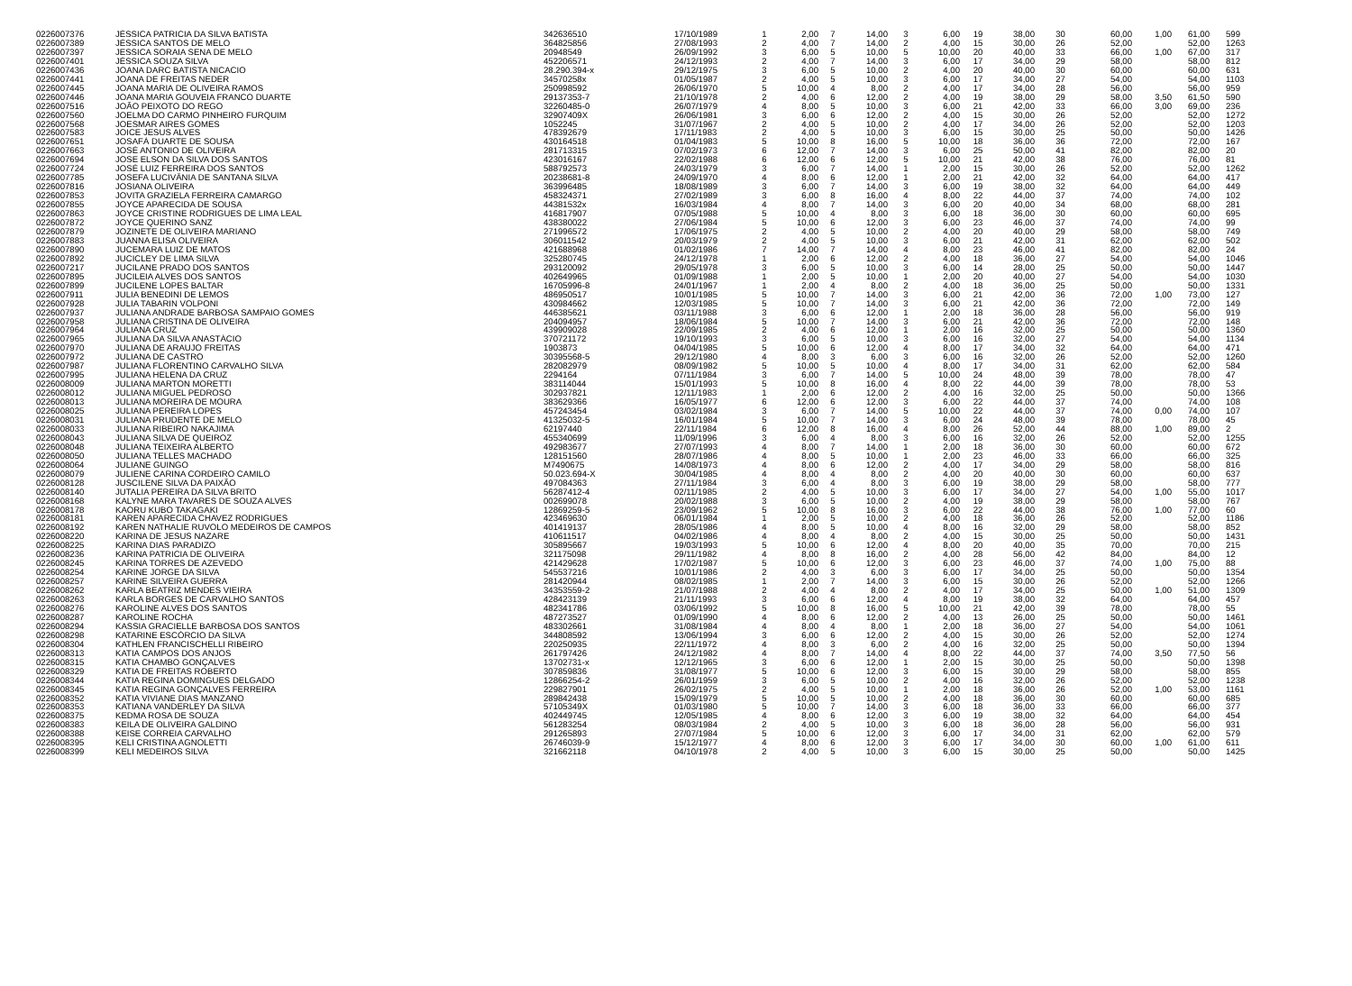| 0226007376 | JÉSSICA PATRICIA DA SILVA BATISTA | 342636510 | 17/10/1989 | 1 | 2,00 | 7 | 14,00 | 3 | 6,00 | 19 | 38,00 | 30 | 60,00 | 1,00 | 61,00 | 599 |
| 0226007389 | JÉSSICA SANTOS DE MELO | 364825856 | 27/08/1993 | 2 | 4,00 | 7 | 14,00 | 2 | 4,00 | 15 | 30,00 | 26 | 52,00 | | 52,00 | 1263 |
| 0226007397 | JESSICA SORAIA SENA DE MELO | 20948549 | 26/09/1992 | 3 | 6,00 | 5 | 10,00 | 5 | 10,00 | 20 | 40,00 | 33 | 66,00 | 1,00 | 67,00 | 317 |
| 0226007401 | JÉSSICA SOUZA SILVA | 452206571 | 24/12/1993 | 2 | 4,00 | 7 | 14,00 | 3 | 6,00 | 17 | 34,00 | 29 | 58,00 | | 58,00 | 812 |
| 0226007436 | JOANA DARC BATISTA NICACIO | 28.290.394-x | 29/12/1975 | 3 | 6,00 | 5 | 10,00 | 2 | 4,00 | 20 | 40,00 | 30 | 60,00 | | 60,00 | 631 |
| 0226007441 | JOANA DE FREITAS NEDER | 34570258x | 01/05/1987 | 2 | 4,00 | 5 | 10,00 | 3 | 6,00 | 17 | 34,00 | 27 | 54,00 | | 54,00 | 1103 |
| 0226007445 | JOANA MARIA DE OLIVEIRA RAMOS | 250998592 | 26/06/1970 | 5 | 10,00 | 4 | 8,00 | 2 | 4,00 | 17 | 34,00 | 28 | 56,00 | | 56,00 | 959 |
| 0226007446 | JOANA MARIA GOUVEIA FRANCO DUARTE | 29137353-7 | 21/10/1978 | 2 | 4,00 | 6 | 12,00 | 2 | 4,00 | 19 | 38,00 | 29 | 58,00 | 3,50 | 61,50 | 590 |
| 0226007516 | JOÃO PEIXOTO DO REGO | 32260485-0 | 26/07/1979 | 4 | 8,00 | 5 | 10,00 | 3 | 6,00 | 21 | 42,00 | 33 | 66,00 | 3,00 | 69,00 | 236 |
| 0226007560 | JOELMA DO CARMO PINHEIRO FURQUIM | 32907409X | 26/06/1981 | 3 | 6,00 | 6 | 12,00 | 2 | 4,00 | 15 | 30,00 | 26 | 52,00 | | 52,00 | 1272 |
| 0226007568 | JOESMAR AIRES GOMES | 1052245 | 31/07/1967 | 2 | 4,00 | 5 | 10,00 | 2 | 4,00 | 17 | 34,00 | 26 | 52,00 | | 52,00 | 1203 |
| 0226007583 | JOICE JESUS ALVES | 478392679 | 17/11/1983 | 2 | 4,00 | 5 | 10,00 | 3 | 6,00 | 15 | 30,00 | 25 | 50,00 | | 50,00 | 1426 |
| 0226007651 | JOSAFÁ DUARTE DE SOUSA | 430164518 | 01/04/1983 | 5 | 10,00 | 8 | 16,00 | 5 | 10,00 | 18 | 36,00 | 36 | 72,00 | | 72,00 | 167 |
| 0226007663 | JOSÉ ANTONIO DE OLIVEIRA | 281713315 | 07/02/1973 | 6 | 12,00 | 7 | 14,00 | 3 | 6,00 | 25 | 50,00 | 41 | 82,00 | | 82,00 | 20 |
| 0226007694 | JOSE ELSON DA SILVA DOS SANTOS | 423016167 | 22/02/1988 | 6 | 12,00 | 6 | 12,00 | 5 | 10,00 | 21 | 42,00 | 38 | 76,00 | | 76,00 | 81 |
| 0226007724 | JOSÉ LUIZ FERREIRA DOS SANTOS | 588792573 | 24/03/1979 | 3 | 6,00 | 7 | 14,00 | 1 | 2,00 | 15 | 30,00 | 26 | 52,00 | | 52,00 | 1262 |
| 0226007785 | JOSEFA LUCIVÂNIA DE SANTANA SILVA | 20238681-8 | 24/09/1970 | 4 | 8,00 | 6 | 12,00 | 1 | 2,00 | 21 | 42,00 | 32 | 64,00 | | 64,00 | 417 |
| 0226007816 | JOSIANA OLIVEIRA | 363996485 | 18/08/1989 | 3 | 6,00 | 7 | 14,00 | 3 | 6,00 | 19 | 38,00 | 32 | 64,00 | | 64,00 | 449 |
| 0226007853 | JOVITA GRAZIELA FERREIRA CAMARGO | 458324371 | 27/02/1989 | 3 | 6,00 | 8 | 16,00 | 4 | 8,00 | 22 | 44,00 | 37 | 74,00 | | 74,00 | 102 |
| 0226007855 | JOYCE APARECIDA DE SOUSA | 44381532x | 16/03/1984 | 4 | 8,00 | 7 | 14,00 | 3 | 6,00 | 20 | 40,00 | 34 | 68,00 | | 68,00 | 281 |
| 0226007863 | JOYCE CRISTINE RODRIGUES DE LIMA LEAL | 416817907 | 07/05/1988 | 5 | 10,00 | 4 | 8,00 | 3 | 6,00 | 18 | 36,00 | 30 | 60,00 | | 60,00 | 695 |
| 0226007872 | JOYCE QUERINO SANZ | 438380022 | 27/06/1984 | 5 | 10,00 | 6 | 12,00 | 3 | 6,00 | 23 | 46,00 | 37 | 74,00 | | 74,00 | 99 |
| 0226007879 | JOZINETE DE OLIVEIRA MARIANO | 271996572 | 17/06/1975 | 2 | 4,00 | 5 | 10,00 | 2 | 4,00 | 20 | 40,00 | 29 | 58,00 | | 58,00 | 749 |
| 0226007883 | JUANNA ELISA OLIVEIRA | 306011542 | 20/03/1979 | 2 | 4,00 | 5 | 10,00 | 3 | 6,00 | 21 | 42,00 | 31 | 62,00 | | 62,00 | 502 |
| 0226007890 | JUCEMARA LUIZ DE MATOS | 421688968 | 01/02/1986 | 7 | 14,00 | 7 | 14,00 | 4 | 8,00 | 23 | 46,00 | 41 | 82,00 | | 82,00 | 24 |
| 0226007892 | JUCICLEY DE LIMA SILVA | 325280745 | 24/12/1978 | 1 | 2,00 | 6 | 12,00 | 2 | 4,00 | 18 | 36,00 | 27 | 54,00 | | 54,00 | 1046 |
| 0226007217 | JUCILANE PRADO DOS SANTOS | 293120092 | 29/05/1978 | 3 | 6,00 | 5 | 10,00 | 3 | 6,00 | 14 | 28,00 | 25 | 50,00 | | 50,00 | 1447 |
| 0226007895 | JUCILEIA ALVES DOS SANTOS | 402649965 | 01/09/1988 | 1 | 2,00 | 5 | 10,00 | 1 | 2,00 | 20 | 40,00 | 27 | 54,00 | | 54,00 | 1030 |
| 0226007899 | JUCILENE LOPES BALTAR | 16705996-8 | 24/01/1967 | 1 | 2,00 | 4 | 8,00 | 2 | 4,00 | 18 | 36,00 | 25 | 50,00 | | 50,00 | 1331 |
| 0226007911 | JULIA BENEDINI DE LEMOS | 486950517 | 10/01/1985 | 5 | 10,00 | 7 | 14,00 | 3 | 6,00 | 21 | 42,00 | 36 | 72,00 | 1,00 | 73,00 | 127 |
| 0226007928 | JULIA TABARIN VOLPONI | 430984662 | 12/03/1985 | 5 | 10,00 | 7 | 14,00 | 3 | 6,00 | 21 | 42,00 | 36 | 72,00 | | 72,00 | 149 |
| 0226007937 | JULIANA ANDRADE BARBOSA SAMPAIO GOMES | 446385621 | 03/11/1988 | 3 | 6,00 | 6 | 12,00 | 1 | 2,00 | 18 | 36,00 | 28 | 56,00 | | 56,00 | 919 |
| 0226007958 | JULIANA CRISTINA DE OLIVEIRA | 204094957 | 18/06/1984 | 5 | 10,00 | 7 | 14,00 | 3 | 6,00 | 21 | 42,00 | 36 | 72,00 | | 72,00 | 148 |
| 0226007964 | JULIANA CRUZ | 439909028 | 22/09/1985 | 2 | 4,00 | 6 | 12,00 | 1 | 2,00 | 16 | 32,00 | 25 | 50,00 | | 50,00 | 1360 |
| 0226007965 | JULIANA DA SILVA ANASTÁCIO | 370721172 | 19/10/1993 | 3 | 6,00 | 5 | 10,00 | 3 | 6,00 | 16 | 32,00 | 27 | 54,00 | | 54,00 | 1134 |
| 0226007970 | JULIANA DE ARAUJO FREITAS | 1903873 | 04/04/1985 | 5 | 10,00 | 6 | 12,00 | 4 | 8,00 | 17 | 34,00 | 32 | 64,00 | | 64,00 | 471 |
| 0226007972 | JULIANA DE CASTRO | 30395568-5 | 29/12/1980 | 4 | 8,00 | 3 | 6,00 | 3 | 6,00 | 16 | 32,00 | 26 | 52,00 | | 52,00 | 1260 |
| 0226007987 | JULIANA FLORENTINO CARVALHO SILVA | 282082979 | 08/09/1982 | 5 | 10,00 | 5 | 10,00 | 4 | 8,00 | 17 | 34,00 | 31 | 62,00 | | 62,00 | 584 |
| 0226007995 | JULIANA HELENA DA CRUZ | 2294164 | 07/11/1984 | 3 | 6,00 | 7 | 14,00 | 5 | 10,00 | 24 | 48,00 | 39 | 78,00 | | 78,00 | 47 |
| 0226008009 | JULIANA MARTON MORETTI | 383114044 | 15/01/1993 | 5 | 10,00 | 8 | 16,00 | 4 | 8,00 | 22 | 44,00 | 39 | 78,00 | | 78,00 | 53 |
| 0226008012 | JULIANA MIGUEL PEDROSO | 302937821 | 12/11/1983 | 1 | 2,00 | 6 | 12,00 | 2 | 4,00 | 16 | 32,00 | 25 | 50,00 | | 50,00 | 1366 |
| 0226008013 | JULIANA MOREIRA DE MOURA | 383629366 | 16/05/1977 | 6 | 12,00 | 6 | 12,00 | 3 | 6,00 | 22 | 44,00 | 37 | 74,00 | | 74,00 | 108 |
| 0226008025 | JULIANA PEREIRA LOPES | 457243454 | 03/02/1984 | 3 | 6,00 | 7 | 14,00 | 5 | 10,00 | 22 | 44,00 | 37 | 74,00 | 0,00 | 74,00 | 107 |
| 0226008031 | JULIANA PRUDENTE DE MELO | 41325032-5 | 16/01/1984 | 5 | 10,00 | 7 | 14,00 | 3 | 6,00 | 24 | 48,00 | 39 | 78,00 | | 78,00 | 45 |
| 0226008033 | JULIANA RIBEIRO NAKAJIMA | 62197440 | 22/11/1984 | 6 | 12,00 | 8 | 16,00 | 4 | 8,00 | 26 | 52,00 | 44 | 88,00 | 1,00 | 89,00 | 2 |
| 0226008043 | JULIANA SILVA DE QUEIROZ | 455340699 | 11/09/1996 | 3 | 6,00 | 4 | 8,00 | 3 | 6,00 | 16 | 32,00 | 26 | 52,00 | | 52,00 | 1255 |
| 0226008048 | JULIANA TEIXEIRA ALBERTO | 492983677 | 27/07/1993 | 4 | 8,00 | 7 | 14,00 | 1 | 2,00 | 18 | 36,00 | 30 | 60,00 | | 60,00 | 672 |
| 0226008050 | JULIANA TELLES MACHADO | 128151560 | 28/07/1986 | 4 | 8,00 | 5 | 10,00 | 1 | 2,00 | 23 | 46,00 | 33 | 66,00 | | 66,00 | 325 |
| 0226008064 | JULIANE GUINGO | M7490675 | 14/08/1973 | 4 | 8,00 | 6 | 12,00 | 2 | 4,00 | 17 | 34,00 | 29 | 58,00 | | 58,00 | 816 |
| 0226008079 | JULIENE CARINA CORDEIRO CAMILO | 50.023.694-X | 30/04/1985 | 4 | 8,00 | 4 | 8,00 | 2 | 4,00 | 20 | 40,00 | 30 | 60,00 | | 60,00 | 637 |
| 0226008128 | JUSCILENE SILVA DA PAIXÃO | 497084363 | 27/11/1984 | 3 | 6,00 | 4 | 8,00 | 3 | 6,00 | 19 | 38,00 | 29 | 58,00 | | 58,00 | 777 |
| 0226008140 | JUTALIA PEREIRA DA SILVA BRITO | 56287412-4 | 02/11/1985 | 2 | 4,00 | 5 | 10,00 | 3 | 6,00 | 17 | 34,00 | 27 | 54,00 | 1,00 | 55,00 | 1017 |
| 0226008168 | KALYNE MARA TAVARES DE SOUZA ALVES | 002699078 | 20/02/1988 | 3 | 6,00 | 5 | 10,00 | 2 | 4,00 | 19 | 38,00 | 29 | 58,00 | | 58,00 | 767 |
| 0226008178 | KAORU KUBO TAKAGAKI | 12869259-5 | 23/09/1962 | 5 | 10,00 | 8 | 16,00 | 3 | 6,00 | 22 | 44,00 | 38 | 76,00 | 1,00 | 77,00 | 60 |
| 0226008181 | KAREN APARECIDA CHAVEZ RODRIGUES | 423469630 | 06/01/1984 | 1 | 2,00 | 5 | 10,00 | 2 | 4,00 | 18 | 36,00 | 26 | 52,00 | | 52,00 | 1186 |
| 0226008192 | KAREN NATHALIE RUVOLO MEDEIROS DE CAMPOS | 401419137 | 28/05/1986 | 4 | 8,00 | 5 | 10,00 | 4 | 8,00 | 16 | 32,00 | 29 | 58,00 | | 58,00 | 852 |
| 0226008220 | KARINA DE JESUS NAZARE | 410611517 | 04/02/1986 | 4 | 8,00 | 4 | 8,00 | 2 | 4,00 | 15 | 30,00 | 25 | 50,00 | | 50,00 | 1431 |
| 0226008225 | KARINA DIAS PARADIZO | 305895667 | 19/03/1993 | 5 | 10,00 | 6 | 12,00 | 4 | 8,00 | 20 | 40,00 | 35 | 70,00 | | 70,00 | 215 |
| 0226008236 | KARINA PATRICIA DE OLIVEIRA | 321175098 | 29/11/1982 | 4 | 8,00 | 8 | 16,00 | 2 | 4,00 | 28 | 56,00 | 42 | 84,00 | | 84,00 | 12 |
| 0226008245 | KARINA TORRES DE AZEVEDO | 421429628 | 17/02/1987 | 5 | 10,00 | 6 | 12,00 | 3 | 6,00 | 23 | 46,00 | 37 | 74,00 | 1,00 | 75,00 | 88 |
| 0226008254 | KARINE JORGE DA SILVA | 545537216 | 10/01/1986 | 2 | 4,00 | 3 | 6,00 | 3 | 6,00 | 17 | 34,00 | 25 | 50,00 | | 50,00 | 1354 |
| 0226008257 | KARINE SILVEIRA GUERRA | 281420944 | 08/02/1985 | 1 | 2,00 | 7 | 14,00 | 3 | 6,00 | 15 | 30,00 | 26 | 52,00 | | 52,00 | 1266 |
| 0226008262 | KARLA BEATRIZ MENDES VIEIRA | 34353559-2 | 21/07/1988 | 2 | 4,00 | 4 | 8,00 | 2 | 4,00 | 17 | 34,00 | 25 | 50,00 | 1,00 | 51,00 | 1309 |
| 0226008263 | KARLA BORGES DE CARVALHO SANTOS | 428423139 | 21/11/1993 | 3 | 6,00 | 6 | 12,00 | 4 | 8,00 | 19 | 38,00 | 32 | 64,00 | | 64,00 | 457 |
| 0226008276 | KAROLINE ALVES DOS SANTOS | 482341786 | 03/06/1992 | 5 | 10,00 | 8 | 16,00 | 5 | 10,00 | 21 | 42,00 | 39 | 78,00 | | 78,00 | 55 |
| 0226008287 | KAROLINE ROCHA | 487273527 | 01/09/1990 | 4 | 8,00 | 6 | 12,00 | 2 | 4,00 | 13 | 26,00 | 25 | 50,00 | | 50,00 | 1461 |
| 0226008294 | KASSIA GRACIELLE BARBOSA DOS SANTOS | 483302661 | 31/08/1984 | 4 | 8,00 | 4 | 8,00 | 1 | 2,00 | 18 | 36,00 | 27 | 54,00 | | 54,00 | 1061 |
| 0226008298 | KATARINE ESCÓRCIO DA SILVA | 344808592 | 13/06/1994 | 3 | 6,00 | 6 | 12,00 | 2 | 4,00 | 15 | 30,00 | 26 | 52,00 | | 52,00 | 1274 |
| 0226008304 | KATHLEN FRANCISCHELLI RIBEIRO | 220250935 | 22/11/1972 | 4 | 8,00 | 3 | 6,00 | 2 | 4,00 | 16 | 32,00 | 25 | 50,00 | | 50,00 | 1394 |
| 0226008313 | KATIA CAMPOS DOS ANJOS | 261797426 | 24/12/1982 | 4 | 8,00 | 7 | 14,00 | 4 | 8,00 | 22 | 44,00 | 37 | 74,00 | 3,50 | 77,50 | 56 |
| 0226008315 | KATIA CHAMBO GONÇALVES | 13702731-x | 12/12/1965 | 3 | 6,00 | 6 | 12,00 | 1 | 2,00 | 15 | 30,00 | 25 | 50,00 | | 50,00 | 1398 |
| 0226008329 | KATIA DE FREITAS ROBERTO | 307859836 | 31/08/1977 | 5 | 10,00 | 6 | 12,00 | 3 | 6,00 | 15 | 30,00 | 29 | 58,00 | | 58,00 | 855 |
| 0226008344 | KATIA REGINA DOMINGUES DELGADO | 12866254-2 | 26/01/1959 | 3 | 6,00 | 5 | 10,00 | 2 | 4,00 | 16 | 32,00 | 26 | 52,00 | | 52,00 | 1238 |
| 0226008345 | KATIA REGINA GONÇALVES FERREIRA | 229827901 | 26/02/1975 | 2 | 4,00 | 5 | 10,00 | 1 | 2,00 | 18 | 36,00 | 26 | 52,00 | 1,00 | 53,00 | 1161 |
| 0226008352 | KATIA VIVIANE DIAS MANZANO | 289842438 | 15/09/1979 | 5 | 10,00 | 5 | 10,00 | 2 | 4,00 | 18 | 36,00 | 30 | 60,00 | | 60,00 | 685 |
| 0226008353 | KATIANA VANDERLEY DA SILVA | 57105349X | 01/03/1980 | 5 | 10,00 | 7 | 14,00 | 3 | 6,00 | 18 | 36,00 | 33 | 66,00 | | 66,00 | 377 |
| 0226008375 | KEDMA ROSA DE SOUZA | 402449745 | 12/05/1985 | 4 | 8,00 | 6 | 12,00 | 3 | 6,00 | 19 | 38,00 | 32 | 64,00 | | 64,00 | 454 |
| 0226008383 | KEILA DE OLIVEIRA GALDINO | 561283254 | 08/03/1984 | 2 | 4,00 | 5 | 10,00 | 3 | 6,00 | 18 | 36,00 | 28 | 56,00 | | 56,00 | 931 |
| 0226008388 | KEISE CORREIA CARVALHO | 291265893 | 27/07/1984 | 5 | 10,00 | 6 | 12,00 | 3 | 6,00 | 17 | 34,00 | 31 | 62,00 | | 62,00 | 579 |
| 0226008395 | KELI CRISTINA AGNOLETTI | 26746039-9 | 15/12/1977 | 4 | 8,00 | 6 | 12,00 | 3 | 6,00 | 17 | 34,00 | 30 | 60,00 | 1,00 | 61,00 | 611 |
| 0226008399 | KELI MEDEIROS SILVA | 321662118 | 04/10/1978 | 2 | 4,00 | 5 | 10,00 | 3 | 6,00 | 15 | 30,00 | 25 | 50,00 | | 50,00 | 1425 |